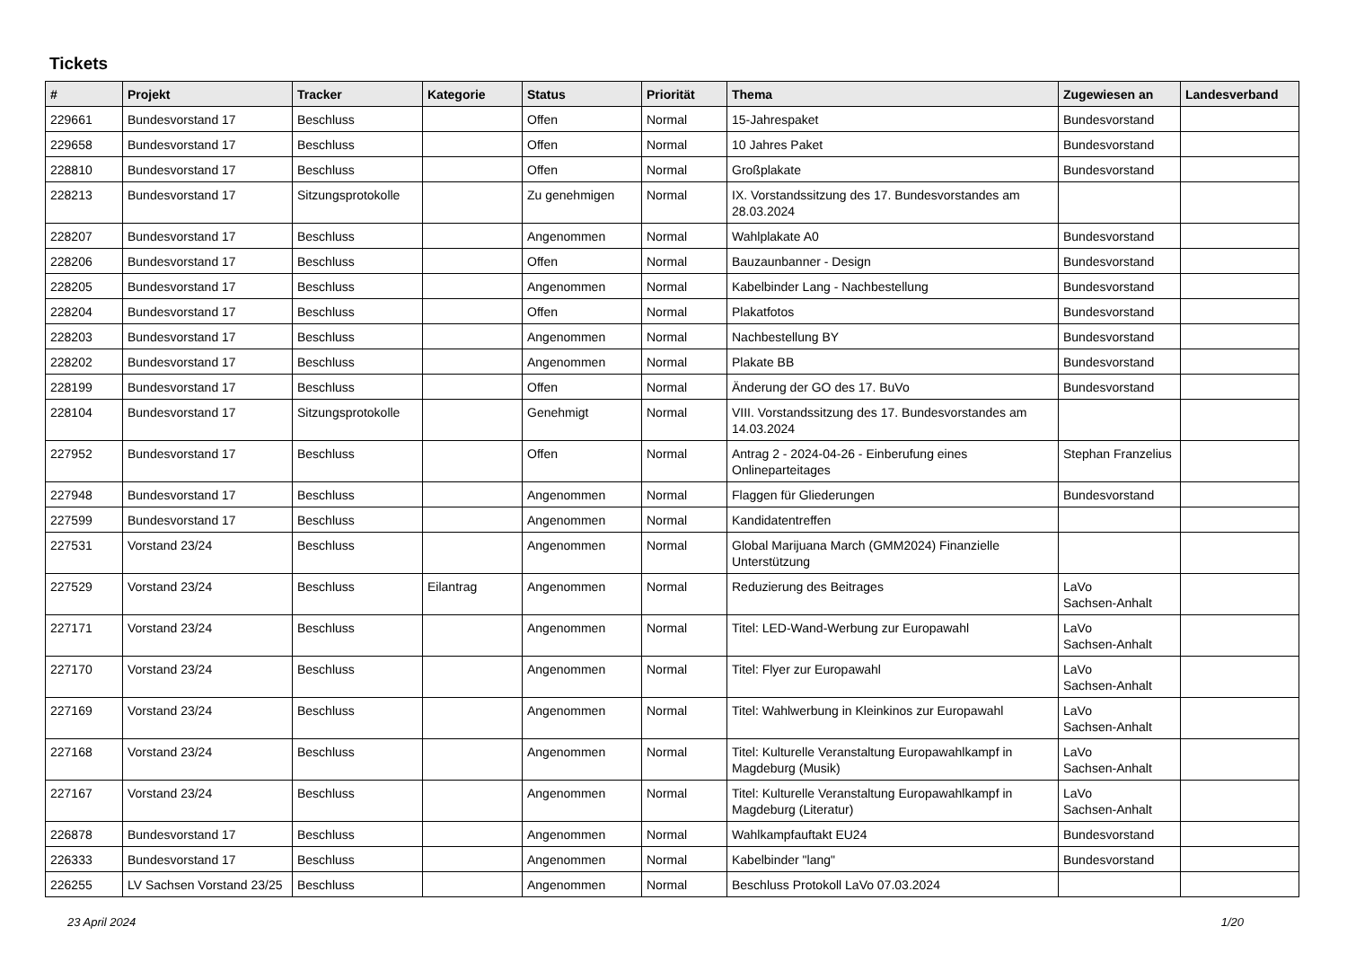Tickets
| # | Projekt | Tracker | Kategorie | Status | Priorität | Thema | Zugewiesen an | Landesverband |
| --- | --- | --- | --- | --- | --- | --- | --- | --- |
| 229661 | Bundesvorstand 17 | Beschluss | | Offen | Normal | 15-Jahrespaket | Bundesvorstand | |
| 229658 | Bundesvorstand 17 | Beschluss | | Offen | Normal | 10 Jahres Paket | Bundesvorstand | |
| 228810 | Bundesvorstand 17 | Beschluss | | Offen | Normal | Großplakate | Bundesvorstand | |
| 228213 | Bundesvorstand 17 | Sitzungsprotokolle | | Zu genehmigen | Normal | IX. Vorstandssitzung des 17. Bundesvorstandes am 28.03.2024 | | |
| 228207 | Bundesvorstand 17 | Beschluss | | Angenommen | Normal | Wahlplakate A0 | Bundesvorstand | |
| 228206 | Bundesvorstand 17 | Beschluss | | Offen | Normal | Bauzaunbanner - Design | Bundesvorstand | |
| 228205 | Bundesvorstand 17 | Beschluss | | Angenommen | Normal | Kabelbinder Lang - Nachbestellung | Bundesvorstand | |
| 228204 | Bundesvorstand 17 | Beschluss | | Offen | Normal | Plakatfotos | Bundesvorstand | |
| 228203 | Bundesvorstand 17 | Beschluss | | Angenommen | Normal | Nachbestellung BY | Bundesvorstand | |
| 228202 | Bundesvorstand 17 | Beschluss | | Angenommen | Normal | Plakate BB | Bundesvorstand | |
| 228199 | Bundesvorstand 17 | Beschluss | | Offen | Normal | Änderung der GO des 17. BuVo | Bundesvorstand | |
| 228104 | Bundesvorstand 17 | Sitzungsprotokolle | | Genehmigt | Normal | VIII. Vorstandssitzung des 17. Bundesvorstandes am 14.03.2024 | | |
| 227952 | Bundesvorstand 17 | Beschluss | | Offen | Normal | Antrag 2 - 2024-04-26 - Einberufung eines Onlineparteitages | Stephan Franzelius | |
| 227948 | Bundesvorstand 17 | Beschluss | | Angenommen | Normal | Flaggen für Gliederungen | Bundesvorstand | |
| 227599 | Bundesvorstand 17 | Beschluss | | Angenommen | Normal | Kandidatentreffen | | |
| 227531 | Vorstand 23/24 | Beschluss | | Angenommen | Normal | Global Marijuana March (GMM2024) Finanzielle Unterstützung | | |
| 227529 | Vorstand 23/24 | Beschluss | Eilantrag | Angenommen | Normal | Reduzierung des Beitrages | LaVo Sachsen-Anhalt | |
| 227171 | Vorstand 23/24 | Beschluss | | Angenommen | Normal | Titel: LED-Wand-Werbung zur Europawahl | LaVo Sachsen-Anhalt | |
| 227170 | Vorstand 23/24 | Beschluss | | Angenommen | Normal | Titel: Flyer zur Europawahl | LaVo Sachsen-Anhalt | |
| 227169 | Vorstand 23/24 | Beschluss | | Angenommen | Normal | Titel: Wahlwerbung in Kleinkinos zur Europawahl | LaVo Sachsen-Anhalt | |
| 227168 | Vorstand 23/24 | Beschluss | | Angenommen | Normal | Titel: Kulturelle Veranstaltung Europawahlkampf in Magdeburg (Musik) | LaVo Sachsen-Anhalt | |
| 227167 | Vorstand 23/24 | Beschluss | | Angenommen | Normal | Titel: Kulturelle Veranstaltung Europawahlkampf in Magdeburg (Literatur) | LaVo Sachsen-Anhalt | |
| 226878 | Bundesvorstand 17 | Beschluss | | Angenommen | Normal | Wahlkampfauftakt EU24 | Bundesvorstand | |
| 226333 | Bundesvorstand 17 | Beschluss | | Angenommen | Normal | Kabelbinder "lang" | Bundesvorstand | |
| 226255 | LV Sachsen Vorstand 23/25 | Beschluss | | Angenommen | Normal | Beschluss Protokoll LaVo 07.03.2024 | | |
23 April 2024 1/20